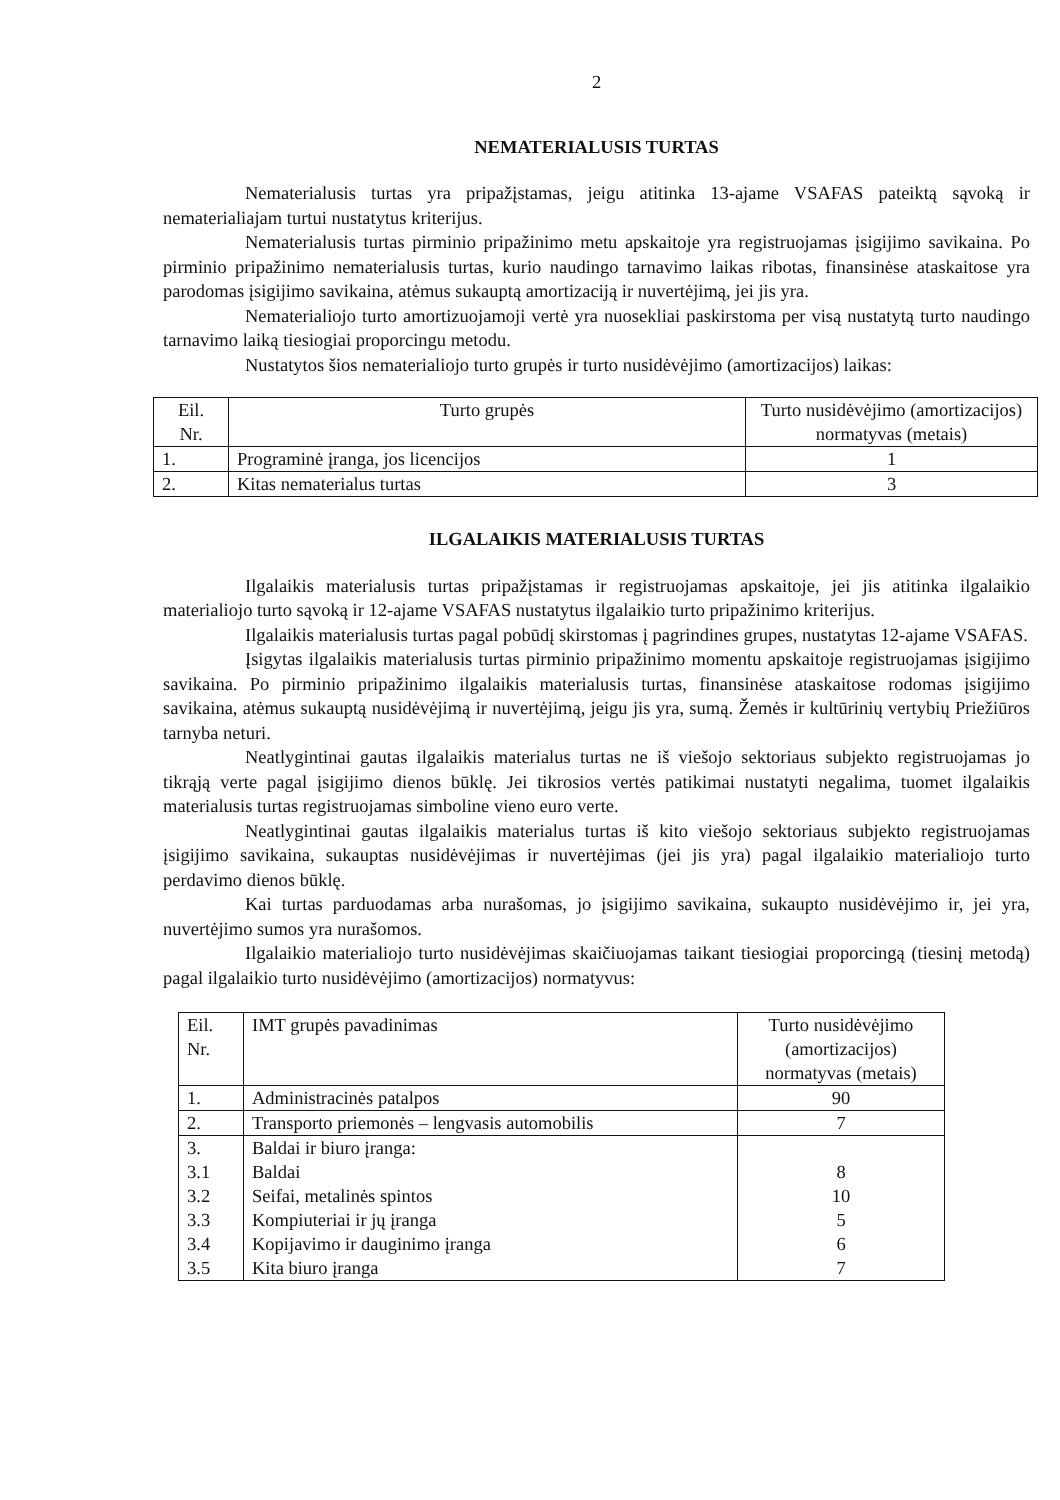2
NEMATERIALUSIS TURTAS
Nematerialusis turtas yra pripažįstamas, jeigu atitinka 13-ajame VSAFAS pateiktą sąvoką ir nematerialiajam turtui nustatytus kriterijus.
Nematerialusis turtas pirminio pripažinimo metu apskaitoje yra registruojamas įsigijimo savikaina. Po pirminio pripažinimo nematerialusis turtas, kurio naudingo tarnavimo laikas ribotas, finansinėse ataskaitose yra parodomas įsigijimo savikaina, atėmus sukauptą amortizaciją ir nuvertėjimą, jei jis yra.
Nematerialiojo turto amortizuojamoji vertė yra nuosekliai paskirstoma per visą nustatytą turto naudingo tarnavimo laiką tiesiogiai proporcingu metodu.
Nustatytos šios nematerialiojo turto grupės ir turto nusidėvėjimo (amortizacijos) laikas:
| Eil. Nr. | Turto grupės | Turto nusidėvėjimo (amortizacijos) normatyvas (metais) |
| 1. | Programinė įranga, jos licencijos | 1 |
| 2. | Kitas nematerialus turtas | 3 |
ILGALAIKIS MATERIALUSIS TURTAS
Ilgalaikis materialusis turtas pripažįstamas ir registruojamas apskaitoje, jei jis atitinka ilgalaikio materialiojo turto sąvoką ir 12-ajame VSAFAS nustatytus ilgalaikio turto pripažinimo kriterijus.
Ilgalaikis materialusis turtas pagal pobūdį skirstomas į pagrindines grupes, nustatytas 12-ajame VSAFAS.
Įsigytas ilgalaikis materialusis turtas pirminio pripažinimo momentu apskaitoje registruojamas įsigijimo savikaina. Po pirminio pripažinimo ilgalaikis materialusis turtas, finansinėse ataskaitose rodomas įsigijimo savikaina, atėmus sukauptą nusidėvėjimą ir nuvertėjimą, jeigu jis yra, sumą. Žemės ir kultūrinių vertybių Priežiūros tarnyba neturi.
Neatlygintinai gautas ilgalaikis materialus turtas ne iš viešojo sektoriaus subjekto registruojamas jo tikrąją verte pagal įsigijimo dienos būklę. Jei tikrosios vertės patikimai nustatyti negalima, tuomet ilgalaikis materialusis turtas registruojamas simboline vieno euro verte.
Neatlygintinai gautas ilgalaikis materialus turtas iš kito viešojo sektoriaus subjekto registruojamas įsigijimo savikaina, sukauptas nusidėvėjimas ir nuvertėjimas (jei jis yra) pagal ilgalaikio materialiojo turto perdavimo dienos būklę.
Kai turtas parduodamas arba nurašomas, jo įsigijimo savikaina, sukaupto nusidėvėjimo ir, jei yra, nuvertėjimo sumos yra nurašomos.
Ilgalaikio materialiojo turto nusidėvėjimas skaičiuojamas taikant tiesiogiai proporcingą (tiesinį metodą) pagal ilgalaikio turto nusidėvėjimo (amortizacijos) normatyvus:
| Eil. Nr. | IMT grupės pavadinimas | Turto nusidėvėjimo (amortizacijos) normatyvas (metais) |
| 1. | Administracinės patalpos | 90 |
| 2. | Transporto priemonės – lengvasis automobilis | 7 |
| 3. 3.1 3.2 3.3 3.4 3.5 | Baldai ir biuro įranga: Baldai Seifai, metalinės spintos Kompiuteriai ir jų įranga Kopijavimo ir dauginimo įranga Kita biuro įranga | 8 10 5 6 7 |